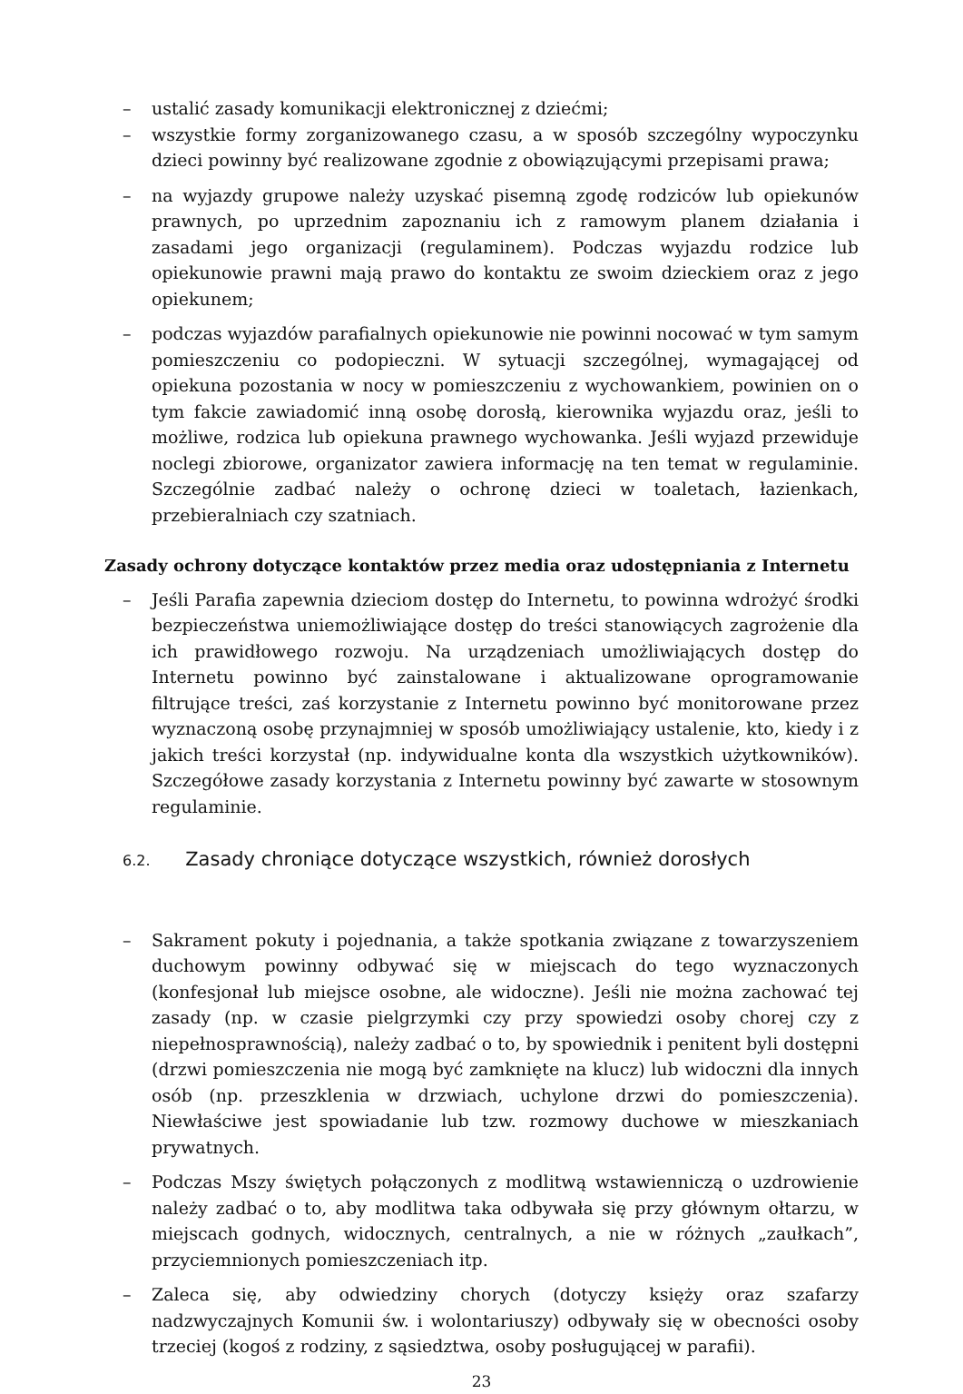– ustalić zasady komunikacji elektronicznej z dziećmi;
– wszystkie formy zorganizowanego czasu, a w sposób szczególny wypoczynku dzieci powinny być realizowane zgodnie z obowiązującymi przepisami prawa;
– na wyjazdy grupowe należy uzyskać pisemną zgodę rodziców lub opiekunów prawnych, po uprzednim zapoznaniu ich z ramowym planem działania i zasadami jego organizacji (regulaminem). Podczas wyjazdu rodzice lub opiekunowie prawni mają prawo do kontaktu ze swoim dzieckiem oraz z jego opiekunem;
– podczas wyjazdów parafialnych opiekunowie nie powinni nocować w tym samym pomieszczeniu co podopieczni. W sytuacji szczególnej, wymagającej od opiekuna pozostania w nocy w pomieszczeniu z wychowankiem, powinien on o tym fakcie zawiadomić inną osobę dorosłą, kierownika wyjazdu oraz, jeśli to możliwe, rodzica lub opiekuna prawnego wychowanka. Jeśli wyjazd przewiduje noclegi zbiorowe, organizator zawiera informację na ten temat w regulaminie. Szczególnie zadbać należy o ochronę dzieci w toaletach, łazienkach, przebieralniach czy szatniach.
Zasady ochrony dotyczące kontaktów przez media oraz udostępniania z Internetu
– Jeśli Parafia zapewnia dzieciom dostęp do Internetu, to powinna wdrożyć środki bezpieczeństwa uniemożliwiające dostęp do treści stanowiących zagrożenie dla ich prawidłowego rozwoju. Na urządzeniach umożliwiających dostęp do Internetu powinno być zainstalowane i aktualizowane oprogramowanie filtrujące treści, zaś korzystanie z Internetu powinno być monitorowane przez wyznaczoną osobę przynajmniej w sposób umożliwiający ustalenie, kto, kiedy i z jakich treści korzystał (np. indywidualne konta dla wszystkich użytkowników). Szczegółowe zasady korzystania z Internetu powinny być zawarte w stosownym regulaminie.
6.2. Zasady chroniące dotyczące wszystkich, również dorosłych
– Sakrament pokuty i pojednania, a także spotkania związane z towarzyszeniem duchowym powinny odbywać się w miejscach do tego wyznaczonych (konfesjonał lub miejsce osobne, ale widoczne). Jeśli nie można zachować tej zasady (np. w czasie pielgrzymki czy przy spowiedzi osoby chorej czy z niepełnosprawnością), należy zadbać o to, by spowiednik i penitent byli dostępni (drzwi pomieszczenia nie mogą być zamknięte na klucz) lub widoczni dla innych osób (np. przeszklenia w drzwiach, uchylone drzwi do pomieszczenia). Niewłaściwe jest spowiadanie lub tzw. rozmowy duchowe w mieszkaniach prywatnych.
– Podczas Mszy świętych połączonych z modlitwą wstawienniczą o uzdrowienie należy zadbać o to, aby modlitwa taka odbywała się przy głównym ołtarzu, w miejscach godnych, widocznych, centralnych, a nie w różnych „zaułkach”, przyciemnionych pomieszczeniach itp.
– Zaleca się, aby odwiedziny chorych (dotyczy księży oraz szafarzy nadzwyczajnych Komunii św. i wolontariuszy) odbywały się w obecności osoby trzeciej (kogoś z rodziny, z sąsiedztwa, osoby posługującej w parafii).
23